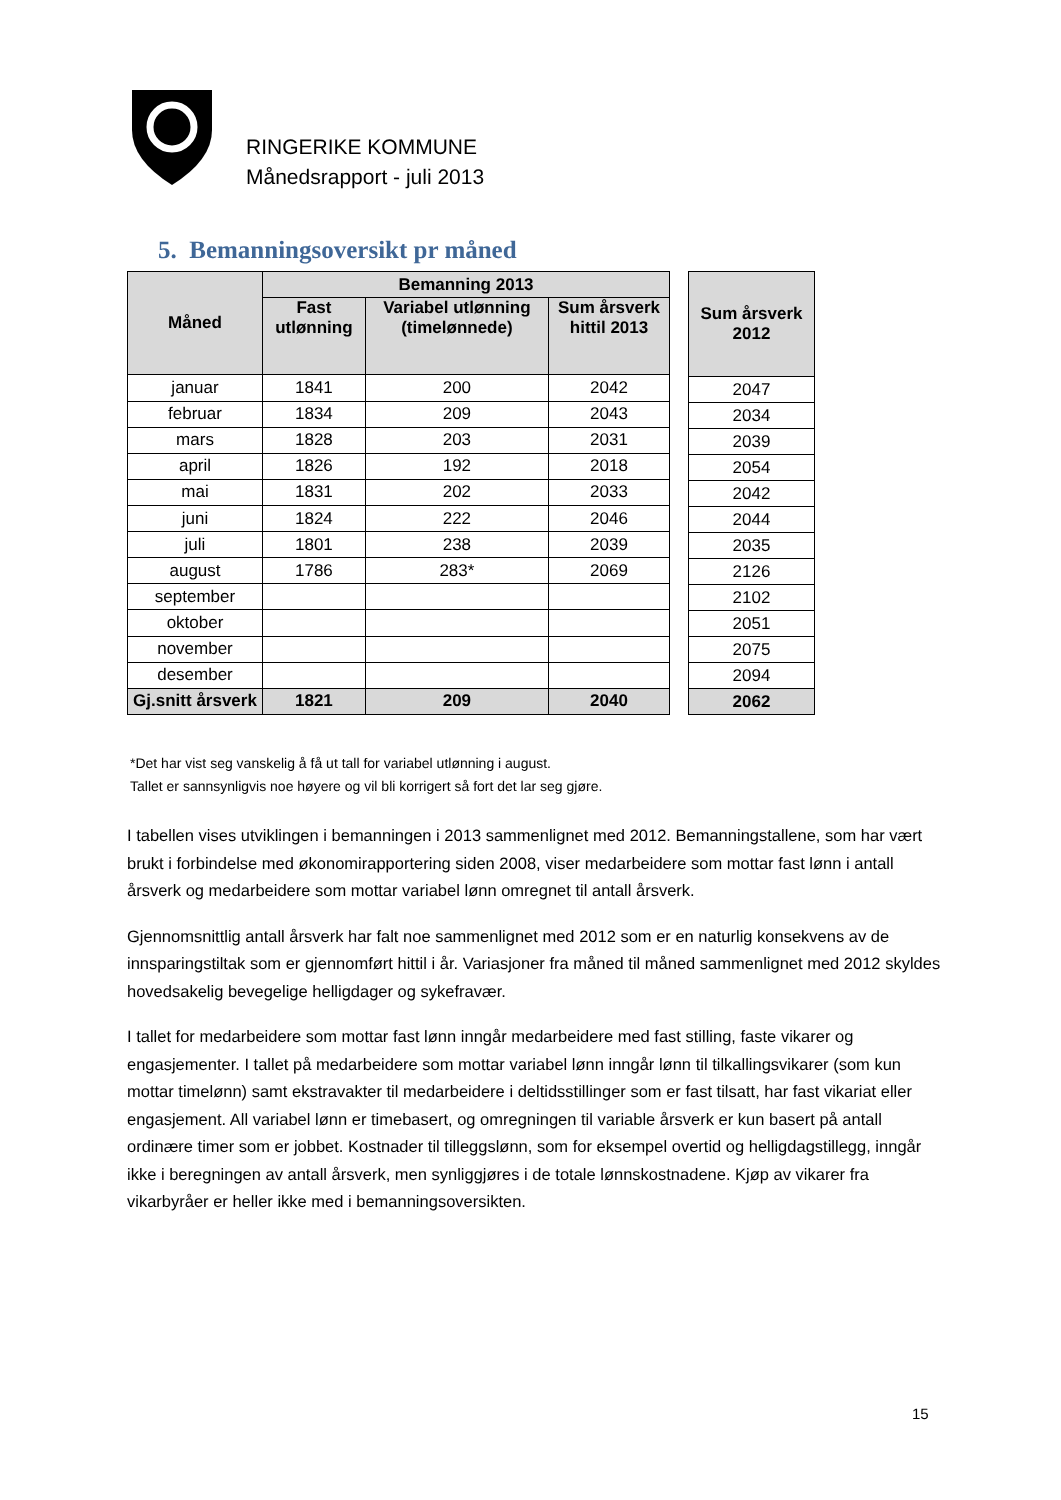RINGERIKE KOMMUNE
Månedsrapport - juli 2013
5. Bemanningsoversikt pr måned
| Måned | Bemanning 2013 | | |
| --- | --- | --- | --- |
| | Fast utlønning | Variabel utlønning (timelønnede) | Sum årsverk hittil 2013 |
| januar | 1841 | 200 | 2042 |
| februar | 1834 | 209 | 2043 |
| mars | 1828 | 203 | 2031 |
| april | 1826 | 192 | 2018 |
| mai | 1831 | 202 | 2033 |
| juni | 1824 | 222 | 2046 |
| juli | 1801 | 238 | 2039 |
| august | 1786 | 283* | 2069 |
| september | | | |
| oktober | | | |
| november | | | |
| desember | | | |
| Gj.snitt årsverk | 1821 | 209 | 2040 |
| Sum årsverk 2012 |
| --- |
| 2047 |
| 2034 |
| 2039 |
| 2054 |
| 2042 |
| 2044 |
| 2035 |
| 2126 |
| 2102 |
| 2051 |
| 2075 |
| 2094 |
| 2062 |
*Det har vist seg vanskelig å få ut tall for variabel utlønning i august.
Tallet er sannsynligvis noe høyere og vil bli korrigert så fort det lar seg gjøre.
I tabellen vises utviklingen i bemanningen i 2013 sammenlignet med 2012. Bemanningstallene, som har vært brukt i forbindelse med økonomirapportering siden 2008, viser medarbeidere som mottar fast lønn i antall årsverk og medarbeidere som mottar variabel lønn omregnet til antall årsverk.
Gjennomsnittlig antall årsverk har falt noe sammenlignet med 2012 som er en naturlig konsekvens av de innsparingstiltak som er gjennomført hittil i år. Variasjoner fra måned til måned sammenlignet med 2012 skyldes hovedsakelig bevegelige helligdager og sykefravær.
I tallet for medarbeidere som mottar fast lønn inngår medarbeidere med fast stilling, faste vikarer og engasjementer. I tallet på medarbeidere som mottar variabel lønn inngår lønn til tilkallingsvikarer (som kun mottar timelønn) samt ekstravakter til medarbeidere i deltidsstillinger som er fast tilsatt, har fast vikariat eller engasjement. All variabel lønn er timebasert, og omregningen til variable årsverk er kun basert på antall ordinære timer som er jobbet. Kostnader til tilleggslønn, som for eksempel overtid og helligdagstillegg, inngår ikke i beregningen av antall årsverk, men synliggjøres i de totale lønnskostnadene. Kjøp av vikarer fra vikarbyråer er heller ikke med i bemanningsoversikten.
15